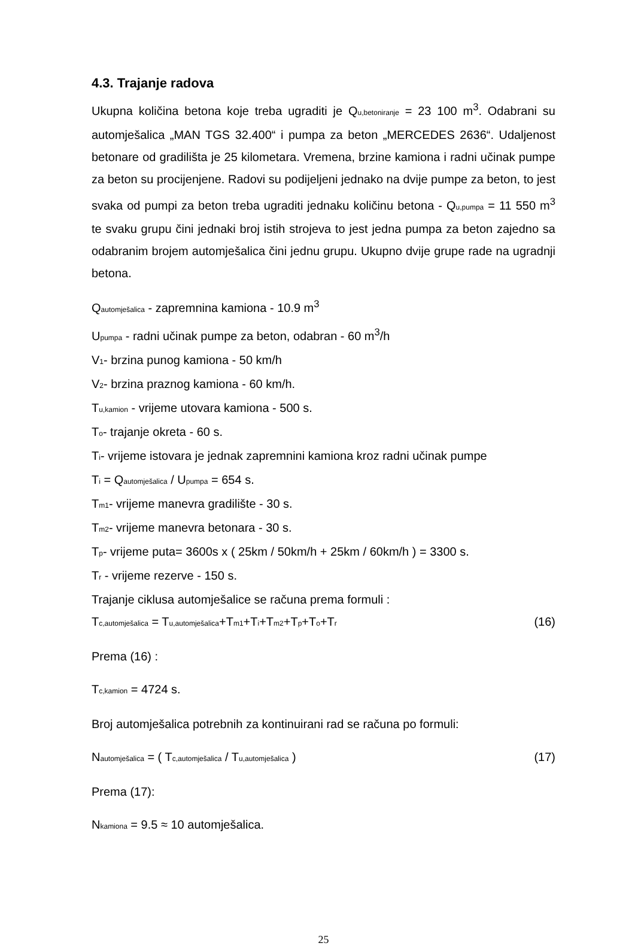4.3. Trajanje radova
Ukupna količina betona koje treba ugraditi je Qu,betoniranje = 23 100 m<sup>3</sup>. Odabrani su automješalica „MAN TGS 32.400“ i pumpa za beton „MERCEDES 2636“. Udaljenost betonare od gradilišta je 25 kilometara. Vremena, brzine kamiona i radni učinak pumpe za beton su procijenjene. Radovi su podijeljeni jednako na dvije pumpe za beton, to jest svaka od pumpi za beton treba ugraditi jednaku količinu betona - Qu,pumpa = 11 550 m<sup>3</sup> te svaku grupu čini jednaki broj istih strojeva to jest jedna pumpa za beton zajedno sa odabranim brojem automješalica čini jednu grupu. Ukupno dvije grupe rade na ugradnji betona.
Qautomješalica - zapremnina kamiona - 10.9 m<sup>3</sup>
Upumpa - radni učinak pumpe za beton, odabran - 60 m<sup>3</sup>/h
V1- brzina punog kamiona - 50 km/h
V2- brzina praznog kamiona - 60 km/h.
Tu,kamion - vrijeme utovara kamiona - 500 s.
To- trajanje okreta - 60 s.
Ti- vrijeme istovara je jednak zapremnini kamiona kroz radni učinak pumpe
Ti = Qautomješalica / Upumpa = 654 s.
Tm1- vrijeme manevra gradilište - 30 s.
Tm2- vrijeme manevra betonara - 30 s.
Tp- vrijeme puta= 3600s x ( 25km / 50km/h + 25km / 60km/h ) = 3300 s.
Tr - vrijeme rezerve - 150 s.
Trajanje ciklusa automješalice se računa prema formuli :
Tc,automješalica = Tu,automješalica+Tm1+Ti+Tm2+Tp+To+Tr (16)
Prema (16) :
Tc,kamion = 4724 s.
Broj automješalica potrebnih za kontinuirani rad se računa po formuli:
Nautomješalica = ( Tc,automješalica / Tu,automješalica ) (17)
Prema (17):
Nkamiona = 9.5 ≈ 10 automješalica.
25